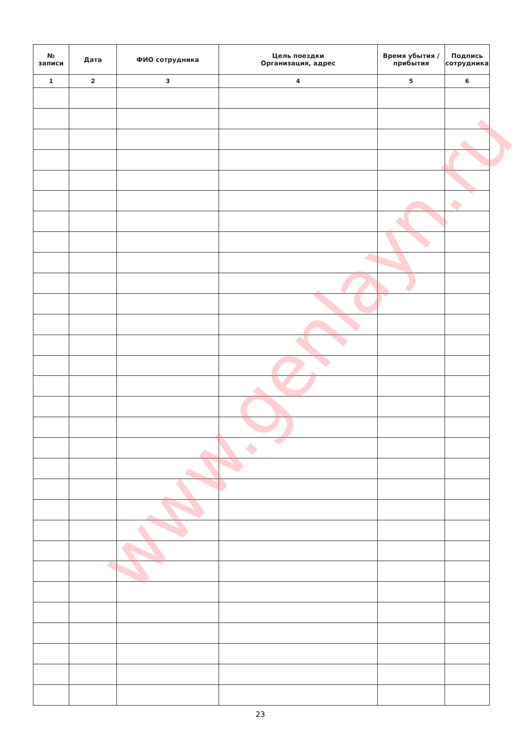| № записи | Дата | ФИО сотрудника | Цель поездки Организация, адрес | Время убытия / прибытия | Подпись сотрудника |
| --- | --- | --- | --- | --- | --- |
| 1 | 2 | 3 | 4 | 5 | 6 |
www.genlayn.ru
23